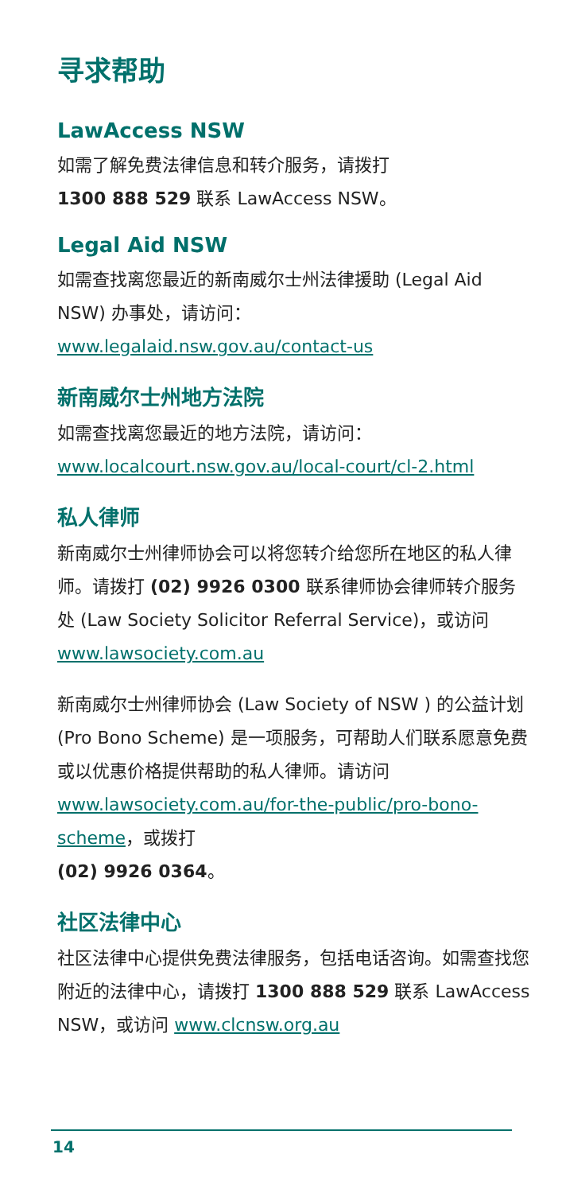寻求帮助
LawAccess NSW
如需了解免费法律信息和转介服务，请拨打
1300 888 529 联系 LawAccess NSW。
Legal Aid NSW
如需查找离您最近的新南威尔士州法律援助 (Legal Aid NSW) 办事处，请访问：
www.legalaid.nsw.gov.au/contact-us
新南威尔士州地方法院
如需查找离您最近的地方法院，请访问：
www.localcourt.nsw.gov.au/local-court/cl-2.html
私人律师
新南威尔士州律师协会可以将您转介给您所在地区的私人律师。请拨打 (02) 9926 0300 联系律师协会律师转介服务处 (Law Society Solicitor Referral Service)，或访问
www.lawsociety.com.au
新南威尔士州律师协会 (Law Society of NSW ) 的公益计划 (Pro Bono Scheme) 是一项服务，可帮助人们联系愿意免费或以优惠价格提供帮助的私人律师。请访问 www.lawsociety.com.au/for-the-public/pro-bono-scheme，或拨打
(02) 9926 0364。
社区法律中心
社区法律中心提供免费法律服务，包括电话咨询。如需查找您附近的法律中心，请拨打 1300 888 529 联系 LawAccess NSW，或访问 www.clcnsw.org.au
14